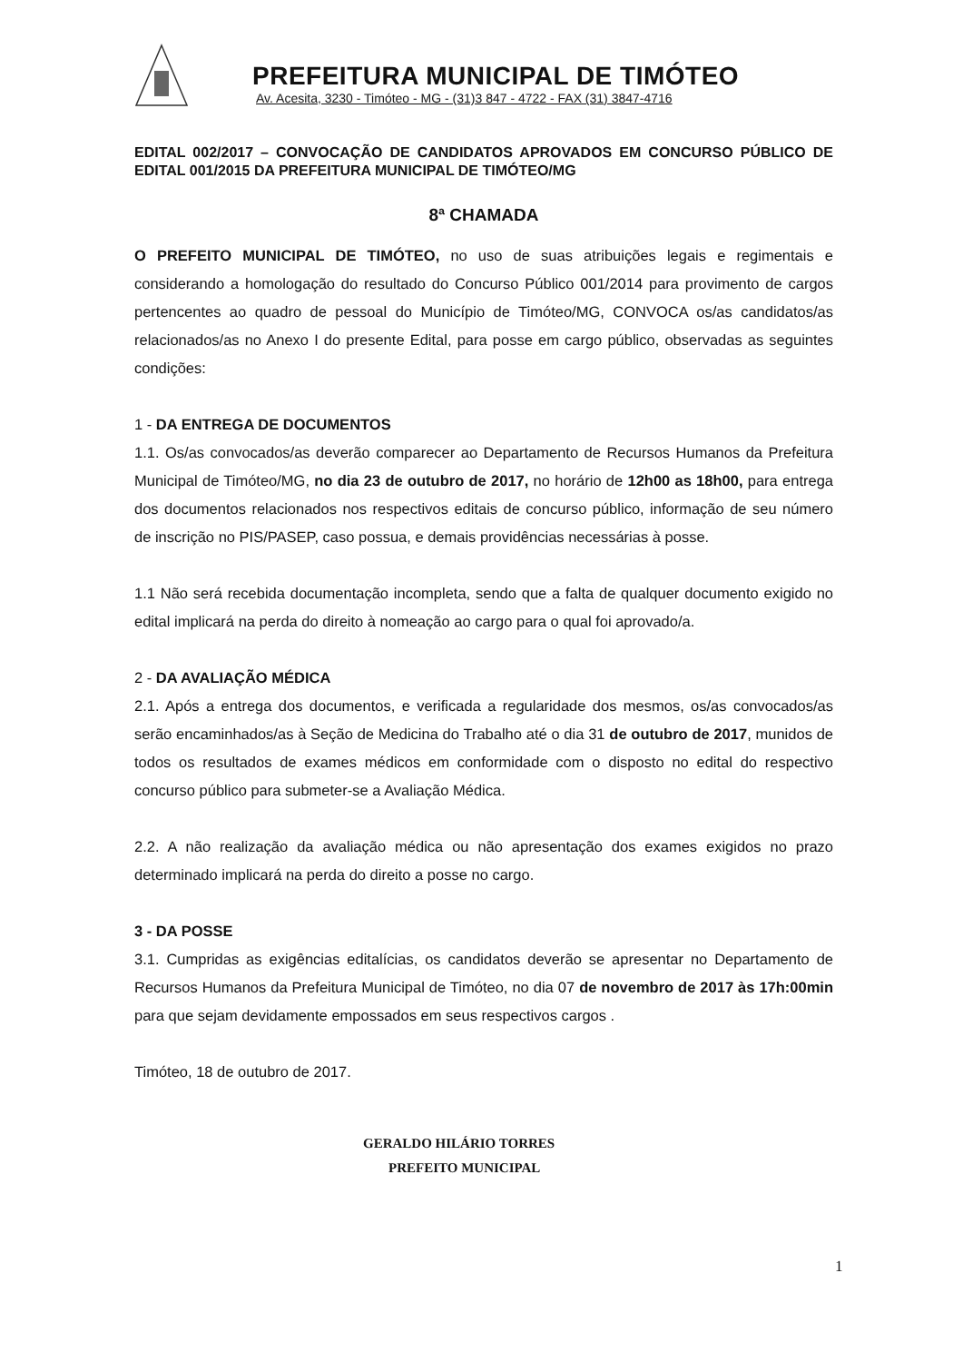PREFEITURA MUNICIPAL DE TIMÓTEO
Av. Acesita, 3230 - Timóteo - MG - (31)3 847 - 4722 - FAX (31) 3847-4716
EDITAL 002/2017 – CONVOCAÇÃO DE CANDIDATOS APROVADOS EM CONCURSO PÚBLICO DE EDITAL 001/2015 DA PREFEITURA MUNICIPAL DE TIMÓTEO/MG
8ª CHAMADA
O PREFEITO MUNICIPAL DE TIMÓTEO, no uso de suas atribuições legais e regimentais e considerando a homologação do resultado do Concurso Público 001/2014 para provimento de cargos pertencentes ao quadro de pessoal do Município de Timóteo/MG, CONVOCA os/as candidatos/as relacionados/as no Anexo I do presente Edital, para posse em cargo público, observadas as seguintes condições:
1 - DA ENTREGA DE DOCUMENTOS
1.1. Os/as convocados/as deverão comparecer ao Departamento de Recursos Humanos da Prefeitura Municipal de Timóteo/MG, no dia 23 de outubro de 2017, no horário de 12h00 as 18h00, para entrega dos documentos relacionados nos respectivos editais de concurso público, informação de seu número de inscrição no PIS/PASEP, caso possua, e demais providências necessárias à posse.
1.1 Não será recebida documentação incompleta, sendo que a falta de qualquer documento exigido no edital implicará na perda do direito à nomeação ao cargo para o qual foi aprovado/a.
2 - DA AVALIAÇÃO MÉDICA
2.1. Após a entrega dos documentos, e verificada a regularidade dos mesmos, os/as convocados/as serão encaminhados/as à Seção de Medicina do Trabalho até o dia 31 de outubro de 2017, munidos de todos os resultados de exames médicos em conformidade com o disposto no edital do respectivo concurso público para submeter-se a Avaliação Médica.
2.2. A não realização da avaliação médica ou não apresentação dos exames exigidos no prazo determinado implicará na perda do direito a posse no cargo.
3 - DA POSSE
3.1. Cumpridas as exigências editalícias, os candidatos deverão se apresentar no Departamento de Recursos Humanos da Prefeitura Municipal de Timóteo, no dia 07 de novembro de 2017 às 17h:00min para que sejam devidamente empossados em seus respectivos cargos .
Timóteo, 18 de outubro de 2017.
GERALDO HILÁRIO TORRES
PREFEITO MUNICIPAL
1